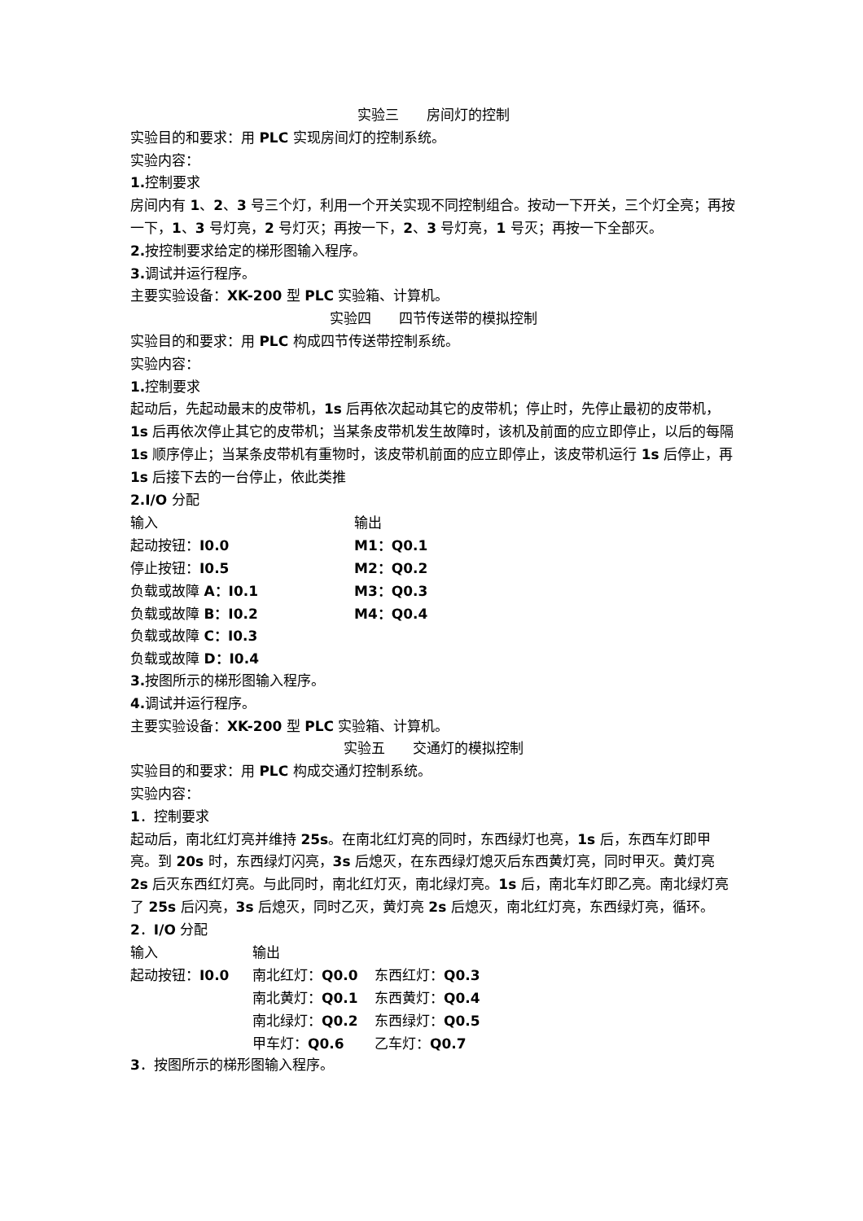实验三　　房间灯的控制
实验目的和要求：用 PLC 实现房间灯的控制系统。
实验内容：
1. 控制要求
房间内有 1、2、3 号三个灯，利用一个开关实现不同控制组合。按动一下开关，三个灯全亮；再按一下，1、3 号灯亮，2 号灯灭；再按一下，2、3 号灯亮，1 号灭；再按一下全部灭。
2. 按控制要求给定的梯形图输入程序。
3. 调试并运行程序。
主要实验设备：XK-200 型 PLC 实验箱、计算机。
实验四　　四节传送带的模拟控制
实验目的和要求：用 PLC 构成四节传送带控制系统。
实验内容：
1. 控制要求
起动后，先起动最末的皮带机，1s 后再依次起动其它的皮带机；停止时，先停止最初的皮带机，1s 后再依次停止其它的皮带机；当某条皮带机发生故障时，该机及前面的应立即停止，以后的每隔 1s 顺序停止；当某条皮带机有重物时，该皮带机前面的应立即停止，该皮带机运行 1s 后停止，再 1s 后接下去的一台停止，依此类推
2.I/O 分配
| 输入 | 输出 |
| 起动按钮： I0.0 | M1：Q0.1 |
| 停止按钮： I0.5 | M2：Q0.2 |
| 负载或故障 A：I0.1 | M3：Q0.3 |
| 负载或故障 B：I0.2 | M4：Q0.4 |
| 负载或故障 C：I0.3 | |
| 负载或故障 D：I0.4 | |
3. 按图所示的梯形图输入程序。
4. 调试并运行程序。
主要实验设备：XK-200 型 PLC 实验箱、计算机。
实验五　　交通灯的模拟控制
实验目的和要求：用 PLC 构成交通灯控制系统。
实验内容：
1．控制要求
起动后，南北红灯亮并维持 25s。在南北红灯亮的同时，东西绿灯也亮，1s 后，东西车灯即甲亮。到 20s 时，东西绿灯闪亮，3s 后熄灭，在东西绿灯熄灭后东西黄灯亮，同时甲灭。黄灯亮 2s 后灭东西红灯亮。与此同时，南北红灯灭，南北绿灯亮。1s 后，南北车灯即乙亮。南北绿灯亮了 25s 后闪亮，3s 后熄灭，同时乙灭，黄灯亮 2s 后熄灭，南北红灯亮，东西绿灯亮，循环。
2．I/O 分配
| 输入 | 输出 | |
| 起动按钮： I0.0 | 南北红灯： Q0.0 | 东西红灯： Q0.3 |
| | 南北黄灯： Q0.1 | 东西黄灯： Q0.4 |
| | 南北绿灯： Q0.2 | 东西绿灯： Q0.5 |
| | 甲车灯： Q0.6 | 乙车灯： Q0.7 |
3．按图所示的梯形图输入程序。